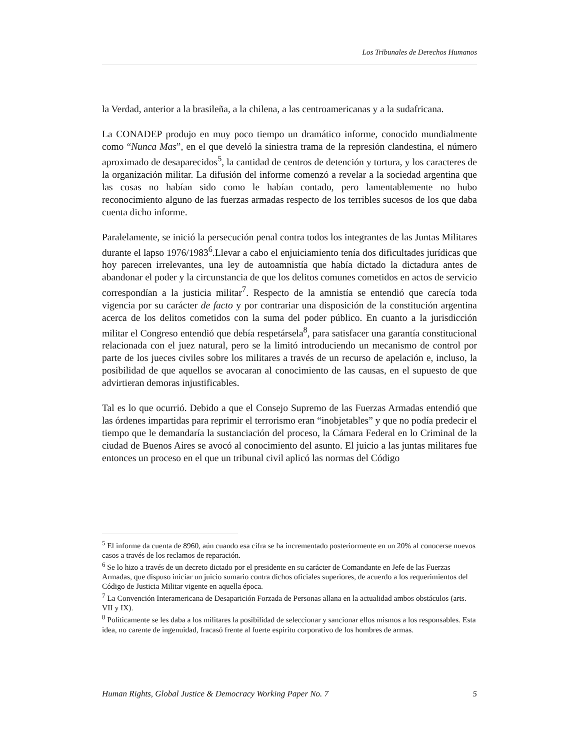Los Tribunales de Derechos Humanos
la Verdad, anterior a la brasileña, a la chilena, a las centroamericanas y a la sudafricana.
La CONADEP produjo en muy poco tiempo un dramático informe, conocido mundialmente como “Nunca Mas”, en el que develó la siniestra trama de la represión clandestina, el número aproximado de desaparecidos<sup>5</sup>, la cantidad de centros de detención y tortura, y los caracteres de la organización militar. La difusión del informe comenzó a revelar a la sociedad argentina que las cosas no habían sido como le habían contado, pero lamentablemente no hubo reconocimiento alguno de las fuerzas armadas respecto de los terribles sucesos de los que daba cuenta dicho informe.
Paralelamente, se inició la persecución penal contra todos los integrantes de las Juntas Militares durante el lapso 1976/1983<sup>6</sup>.Llevar a cabo el enjuiciamiento tenía dos dificultades jurídicas que hoy parecen irrelevantes, una ley de autoamnistía que había dictado la dictadura antes de abandonar el poder y la circunstancia de que los delitos comunes cometidos en actos de servicio correspondían a la justicia militar<sup>7</sup>. Respecto de la amnistía se entendió que carecía toda vigencia por su carácter de facto y por contrariar una disposición de la constitución argentina acerca de los delitos cometidos con la suma del poder público. En cuanto a la jurisdicción militar el Congreso entendió que debía respetársela<sup>8</sup>, para satisfacer una garantía constitucional relacionada con el juez natural, pero se la limitó introduciendo un mecanismo de control por parte de los jueces civiles sobre los militares a través de un recurso de apelación e, incluso, la posibilidad de que aquellos se avocaran al conocimiento de las causas, en el supuesto de que advirtieran demoras injustificables.
Tal es lo que ocurrió. Debido a que el Consejo Supremo de las Fuerzas Armadas entendió que las órdenes impartidas para reprimir el terrorismo eran “inobjetables” y que no podía predecir el tiempo que le demandaría la sustanciación del proceso, la Cámara Federal en lo Criminal de la ciudad de Buenos Aires se avocó al conocimiento del asunto. El juicio a las juntas militares fue entonces un proceso en el que un tribunal civil aplicó las normas del Código
<sup>5</sup> El informe da cuenta de 8960, aún cuando esa cifra se ha incrementado posteriormente en un 20% al conocerse nuevos casos a través de los reclamos de reparación.
<sup>6</sup> Se lo hizo a través de un decreto dictado por el presidente en su carácter de Comandante en Jefe de las Fuerzas Armadas, que dispuso iniciar un juicio sumario contra dichos oficiales superiores, de acuerdo a los requerimientos del Código de Justicia Militar vigente en aquella época.
<sup>7</sup> La Convención Interamericana de Desaparición Forzada de Personas allana en la actualidad ambos obstáculos (arts. VII y IX).
<sup>8</sup> Políticamente se les daba a los militares la posibilidad de seleccionar y sancionar ellos mismos a los responsables. Esta idea, no carente de ingenuidad, fracasó frente al fuerte espiritu corporativo de los hombres de armas.
Human Rights, Global Justice & Democracy Working Paper No. 7 5